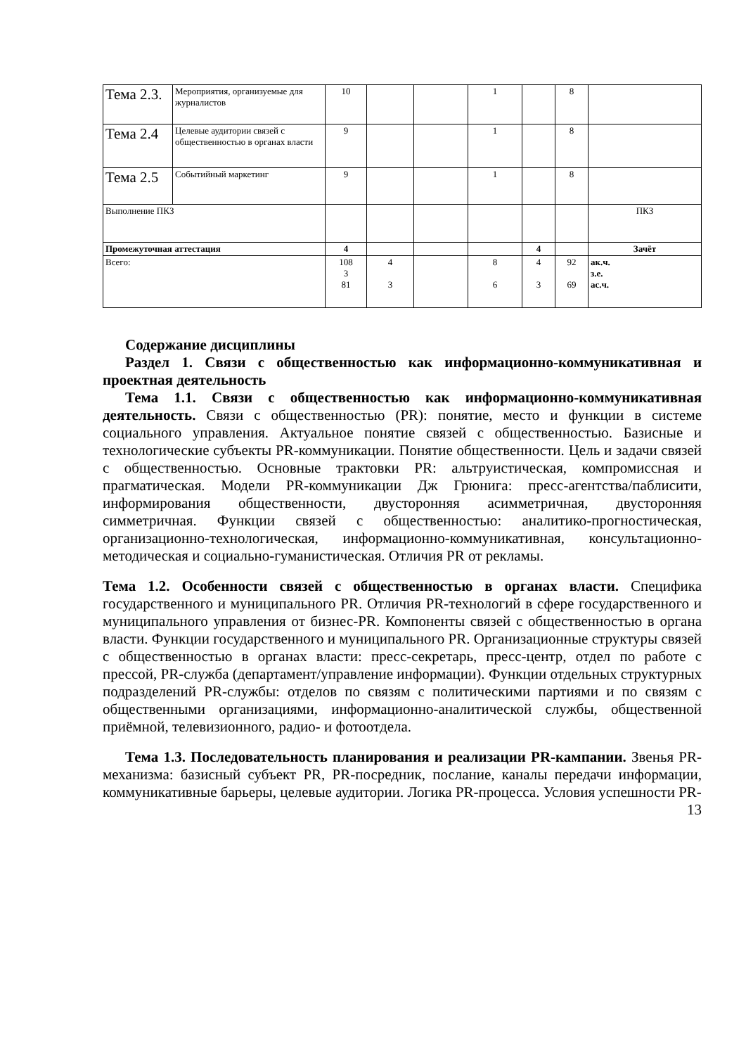| Тема 2.3. | Мероприятия, организуемые для журналистов | 10 | | | 1 | | 8 | |
| Тема 2.4 | Целевые аудитории связей с общественностью в органах власти | 9 | | | 1 | | 8 | |
| Тема 2.5 | Событийный маркетинг | 9 | | | 1 | | 8 | |
| Выполнение ПКЗ | | | | | | | | ПКЗ |
| Промежуточная аттестация | | 4 | | | | 4 | | Зачёт |
| Всего: | | 108 3 81 | 4 3 | | 8 6 | 4 3 | 92 69 | ак.ч. з.е. ас.ч. |
Содержание дисциплины
Раздел 1. Связи с общественностью как информационно-коммуникативная и проектная деятельность
Тема 1.1. Связи с общественностью как информационно-коммуникативная деятельность. Связи с общественностью (PR): понятие, место и функции в системе социального управления. Актуальное понятие связей с общественностью. Базисные и технологические субъекты PR-коммуникации. Понятие общественности. Цель и задачи связей с общественностью. Основные трактовки PR: альтруистическая, компромиссная и прагматическая. Модели PR-коммуникации Дж Грюнига: пресс-агентства/паблисити, информирования общественности, двусторонняя асимметричная, двусторонняя симметричная. Функции связей с общественностью: аналитико-прогностическая, организационно-технологическая, информационно-коммуникативная, консультационно-методическая и социально-гуманистическая. Отличия PR от рекламы.
Тема 1.2. Особенности связей с общественностью в органах власти. Специфика государственного и муниципального PR. Отличия PR-технологий в сфере государственного и муниципального управления от бизнес-PR. Компоненты связей с общественностью в органа власти. Функции государственного и муниципального PR. Организационные структуры связей с общественностью в органах власти: пресс-секретарь, пресс-центр, отдел по работе с прессой, PR-служба (департамент/управление информации). Функции отдельных структурных подразделений PR-службы: отделов по связям с политическими партиями и по связям с общественными организациями, информационно-аналитической службы, общественной приёмной, телевизионного, радио- и фотоотдела.
Тема 1.3. Последовательность планирования и реализации PR-кампании. Звенья PR-механизма: базисный субъект PR, PR-посредник, послание, каналы передачи информации, коммуникативные барьеры, целевые аудитории. Логика PR-процесса. Условия успешности PR-
13